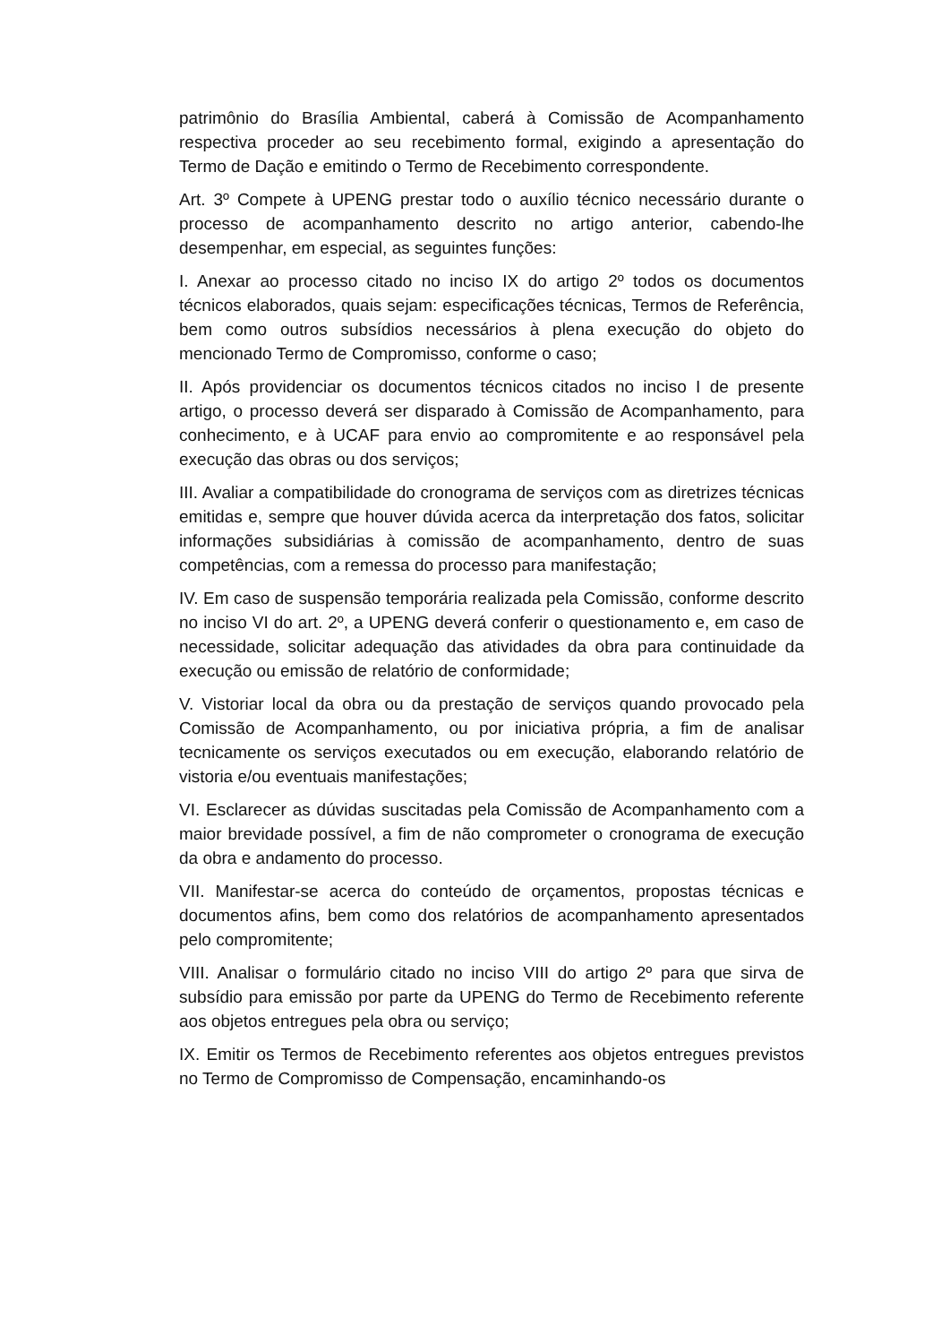patrimônio do Brasília Ambiental, caberá à Comissão de Acompanhamento respectiva proceder ao seu recebimento formal, exigindo a apresentação do Termo de Dação e emitindo o Termo de Recebimento correspondente.
Art. 3º Compete à UPENG prestar todo o auxílio técnico necessário durante o processo de acompanhamento descrito no artigo anterior, cabendo-lhe desempenhar, em especial, as seguintes funções:
I. Anexar ao processo citado no inciso IX do artigo 2º todos os documentos técnicos elaborados, quais sejam: especificações técnicas, Termos de Referência, bem como outros subsídios necessários à plena execução do objeto do mencionado Termo de Compromisso, conforme o caso;
II. Após providenciar os documentos técnicos citados no inciso I de presente artigo, o processo deverá ser disparado à Comissão de Acompanhamento, para conhecimento, e à UCAF para envio ao compromitente e ao responsável pela execução das obras ou dos serviços;
III. Avaliar a compatibilidade do cronograma de serviços com as diretrizes técnicas emitidas e, sempre que houver dúvida acerca da interpretação dos fatos, solicitar informações subsidiárias à comissão de acompanhamento, dentro de suas competências, com a remessa do processo para manifestação;
IV. Em caso de suspensão temporária realizada pela Comissão, conforme descrito no inciso VI do art. 2º, a UPENG deverá conferir o questionamento e, em caso de necessidade, solicitar adequação das atividades da obra para continuidade da execução ou emissão de relatório de conformidade;
V. Vistoriar local da obra ou da prestação de serviços quando provocado pela Comissão de Acompanhamento, ou por iniciativa própria, a fim de analisar tecnicamente os serviços executados ou em execução, elaborando relatório de vistoria e/ou eventuais manifestações;
VI. Esclarecer as dúvidas suscitadas pela Comissão de Acompanhamento com a maior brevidade possível, a fim de não comprometer o cronograma de execução da obra e andamento do processo.
VII. Manifestar-se acerca do conteúdo de orçamentos, propostas técnicas e documentos afins, bem como dos relatórios de acompanhamento apresentados pelo compromitente;
VIII. Analisar o formulário citado no inciso VIII do artigo 2º para que sirva de subsídio para emissão por parte da UPENG do Termo de Recebimento referente aos objetos entregues pela obra ou serviço;
IX. Emitir os Termos de Recebimento referentes aos objetos entregues previstos no Termo de Compromisso de Compensação, encaminhando-os